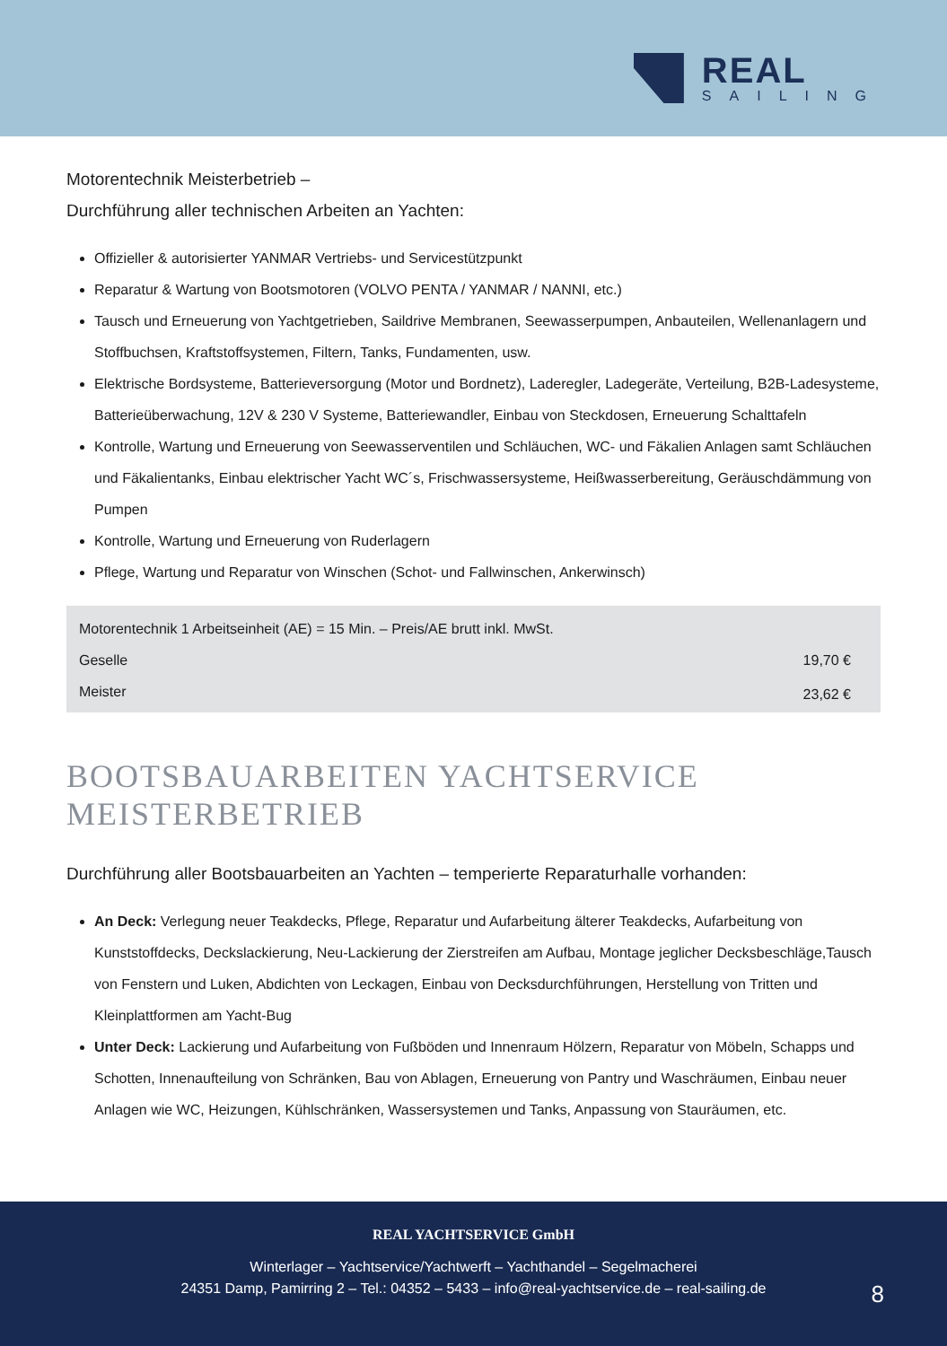REAL
SAILING
Motorentechnik Meisterbetrieb –
Durchführung aller technischen Arbeiten an Yachten:
Offizieller & autorisierter YANMAR Vertriebs- und Servicestützpunkt
Reparatur & Wartung von Bootsmotoren (VOLVO PENTA / YANMAR / NANNI, etc.)
Tausch und Erneuerung von Yachtgetrieben, Saildrive Membranen, Seewasserpumpen, Anbauteilen, Wellenanlagern und Stoffbuchsen, Kraftstoffsystemen, Filtern, Tanks, Fundamenten, usw.
Elektrische Bordsysteme, Batterieversorgung (Motor und Bordnetz), Laderegler, Ladegeräte, Verteilung, B2B-Ladesysteme, Batterieüberwachung, 12V & 230 V Systeme, Batteriewandler, Einbau von Steckdosen, Erneuerung Schalttafeln
Kontrolle, Wartung und Erneuerung von Seewasserventilen und Schläuchen, WC- und Fäkalien Anlagen samt Schläuchen und Fäkalientanks, Einbau elektrischer Yacht WC´s, Frischwassersysteme, Heißwasserbereitung, Geräuschdämmung von Pumpen
Kontrolle, Wartung und Erneuerung von Ruderlagern
Pflege, Wartung und Reparatur von Winschen (Schot- und Fallwinschen, Ankerwinsch)
| Motorentechnik 1 Arbeitseinheit (AE) = 15 Min. – Preis/AE brutt inkl. MwSt. | |
| Geselle | 19,70 € |
| Meister | 23,62 € |
BOOTSBAUARBEITEN YACHTSERVICE
MEISTERBETRIEB
Durchführung aller Bootsbauarbeiten an Yachten – temperierte Reparaturhalle vorhanden:
An Deck: Verlegung neuer Teakdecks, Pflege, Reparatur und Aufarbeitung älterer Teakdecks, Aufarbeitung von Kunststoffdecks, Deckslackierung, Neu-Lackierung der Zierstreifen am Aufbau, Montage jeglicher Decksbeschläge,Tausch von Fenstern und Luken, Abdichten von Leckagen, Einbau von Decksdurchführungen, Herstellung von Tritten und Kleinplattformen am Yacht-Bug
Unter Deck: Lackierung und Aufarbeitung von Fußböden und Innenraum Hölzern, Reparatur von Möbeln, Schapps und Schotten, Innenaufteilung von Schränken, Bau von Ablagen, Erneuerung von Pantry und Waschräumen, Einbau neuer Anlagen wie WC, Heizungen, Kühlschränken, Wassersystemen und Tanks, Anpassung von Stauräumen, etc.
REAL YACHTSERVICE GmbH
Winterlager – Yachtservice/Yachtwerft – Yachthandel – Segelmacherei
24351 Damp, Pamirring 2 – Tel.: 04352 – 5433 – info@real-yachtservice.de – real-sailing.de
8